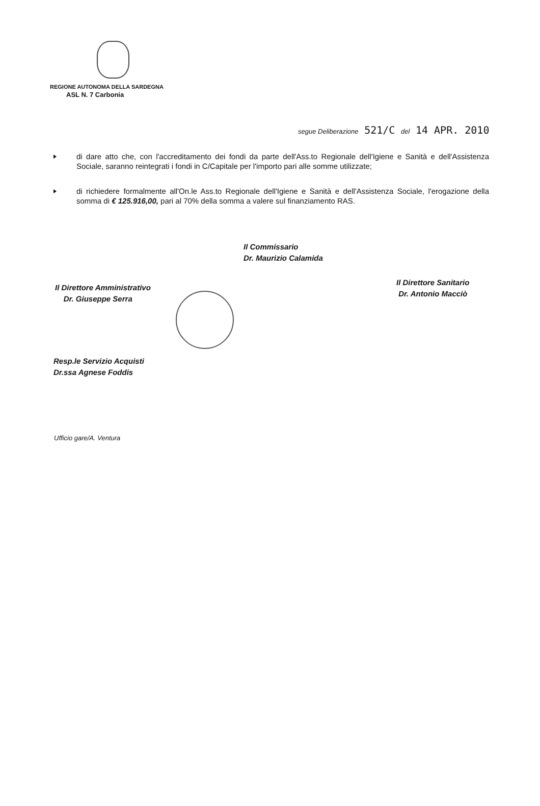REGIONE AUTONOMA DELLA SARDEGNA
ASL N. 7 Carbonia
segue Deliberazione 521/C del 14 APR. 2010
di dare atto che, con l'accreditamento dei fondi da parte dell'Ass.to Regionale dell'Igiene e Sanità e dell'Assistenza Sociale, saranno reintegrati i fondi in C/Capitale per l'importo pari alle somme utilizzate;
di richiedere formalmente all'On.le Ass.to Regionale dell'Igiene e Sanità e dell'Assistenza Sociale, l'erogazione della somma di € 125.916,00, pari al 70% della somma a valere sul finanziamento RAS.
Il Direttore Amministrativo
Dr. Giuseppe Serra
Il Commissario
Dr. Maurizio Calamida
Il Direttore Sanitario
Dr. Antonio Macciò
Resp.le Servizio Acquisti
Dr.ssa Agnese Foddis
Ufficio gare/A. Ventura